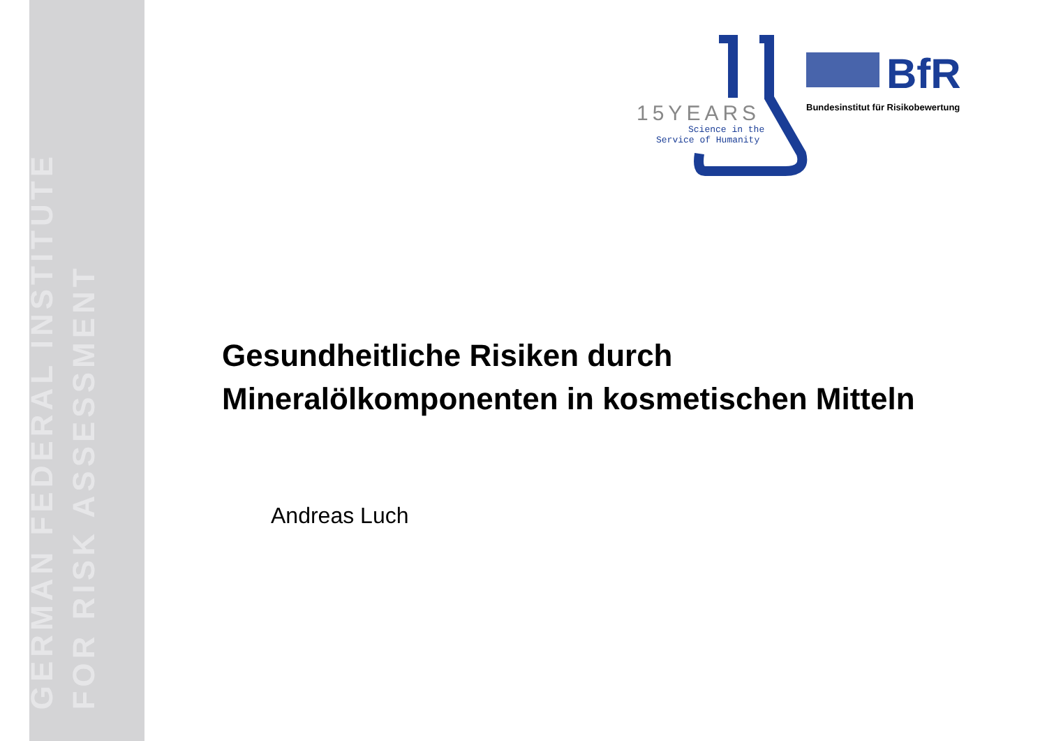GERMAN FEDERAL INSTITUTE
FOR RISK ASSESSMENT
15YEARS
Science in the
Service of Humanity
BfR
Bundesinstitut für Risikobewertung
Gesundheitliche Risiken durch
Mineralölkomponenten in kosmetischen Mitteln
Andreas Luch